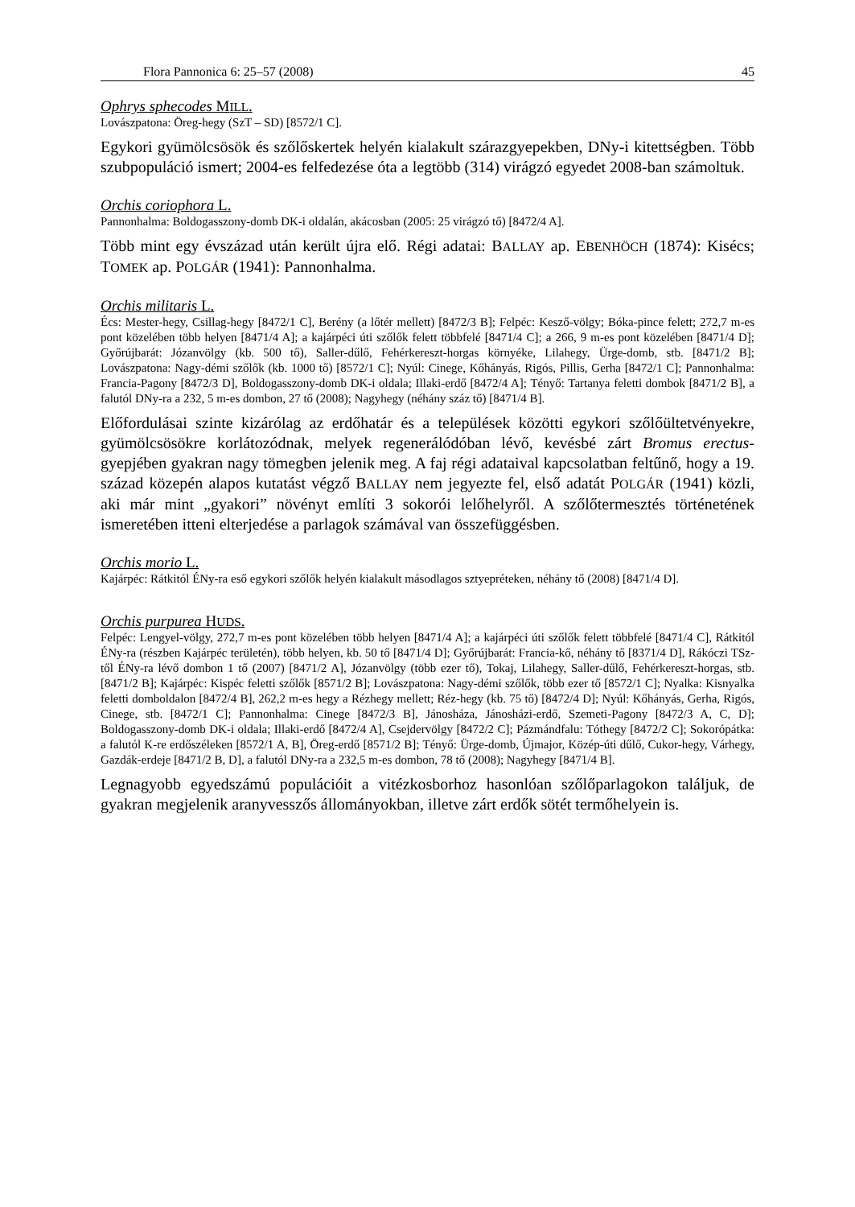Flora Pannonica 6: 25–57 (2008) 45
Ophrys sphecodes MILL.
Lovászpatona: Öreg-hegy (SzT – SD) [8572/1 C].
Egykori gyümölcsösök és szőlőskertek helyén kialakult szárazgyepekben, DNy-i kitett­ségben. Több szubpopuláció ismert; 2004-es felfedezése óta a legtöbb (314) virágzó egyedet 2008-ban számoltuk.
Orchis coriophora L.
Pannonhalma: Boldogasszony-domb DK-i oldalán, akácosban (2005: 25 virágzó tő) [8472/4 A].
Több mint egy évszázad után került újra elő. Régi adatai: BALLAY ap. EBENHÖCH (1874): Kisécs; TOMEK ap. POLGÁR (1941): Pannonhalma.
Orchis militaris L.
Écs: Mester-hegy, Csillag-hegy [8472/1 C], Berény (a lőtér mellett) [8472/3 B]; Felpéc: Kesző-völgy; Bóka-pince felett; 272,7 m-es pont közelében több helyen [8471/4 A]; a kajárpéci úti szőlők felett többfelé [8471/4 C]; a 266, 9 m-es pont közelében [8471/4 D]; Győrújbarát: Józanvölgy (kb. 500 tő), Saller-dűlő, Fehérkereszt-horgas környéke, Lilahegy, Ürge-domb, stb. [8471/2 B]; Lovászpatona: Nagy-démi szőlők (kb. 1000 tő) [8572/1 C]; Nyúl: Cinege, Kőhányás, Rigós, Pillis, Gerha [8472/1 C]; Pannonhalma: Francia-Pagony [8472/3 D], Boldogasszony-domb DK-i oldala; Illaki-erdő [8472/4 A]; Tényő: Tartanya feletti dombok [8471/2 B], a falutól DNy-ra a 232, 5 m-es dombon, 27 tő (2008); Nagyhegy (néhány száz tő) [8471/4 B].
Előfordulásai szinte kizárólag az erdőhatár és a települések közötti egykori szőlő­ültetvényekre, gyümölcsösökre korlátozódnak, melyek regenerálódóban lévő, kevésbé zárt Bromus erectus-gyepjében gyakran nagy tömegben jelenik meg. A faj régi adataival kapcsolatban feltűnő, hogy a 19. század közepén alapos kutatást végző BALLAY nem jegyezte fel, első adatát POLGÁR (1941) közli, aki már mint „gyakori” növényt említi 3 sokorói lelőhelyről. A szőlőtermesztés történetének ismeretében itteni elterjedése a parlagok számával van összefüggésben.
Orchis morio L.
Kajárpéc: Rátkitól ÉNy-ra eső egykori szőlők helyén kialakult másodlagos sztyepréteken, néhány tő (2008) [8471/4 D].
Orchis purpurea HUDS.
Felpéc: Lengyel-völgy, 272,7 m-es pont közelében több helyen [8471/4 A]; a kajárpéci úti szőlők felett többfelé [8471/4 C], Rátkitól ÉNy-ra (részben Kajárpéc területén), több helyen, kb. 50 tő [8471/4 D]; Győrújbarát: Francia-kő, néhány tő [8371/4 D], Rákóczi TSz-től ÉNy-ra lévő dombon 1 tő (2007) [8471/2 A], Józanvölgy (több ezer tő), Tokaj, Lilahegy, Saller-dűlő, Fehérkereszt-horgas, stb. [8471/2 B]; Kajárpéc: Kispéc feletti szőlők [8571/2 B]; Lovászpatona: Nagy-démi szőlők, több ezer tő [8572/1 C]; Nyalka: Kisnyalka feletti domboldalon [8472/4 B], 262,2 m-es hegy a Rézhegy mellett; Réz-hegy (kb. 75 tő) [8472/4 D]; Nyúl: Kőhányás, Gerha, Rigós, Cinege, stb. [8472/1 C]; Pannonhalma: Cinege [8472/3 B], Jánosháza, Jánosházi-erdő, Szemeti-Pagony [8472/3 A, C, D]; Boldogasszony-domb DK-i oldala; Illaki-erdő [8472/4 A], Csejdervölgy [8472/2 C]; Pázmándfalu: Tóthegy [8472/2 C]; Sokorópátka: a falutól K-re erdőszéleken [8572/1 A, B], Öreg-erdő [8571/2 B]; Tényő: Ürge-domb, Újmajor, Közép-úti dűlő, Cukor-hegy, Várhegy, Gazdák-erdeje [8471/2 B, D], a falutól DNy-ra a 232,5 m-es dombon, 78 tő (2008); Nagyhegy [8471/4 B].
Legnagyobb egyedszámú populációit a vitézkosborhoz hasonlóan szőlőparlagokon találjuk, de gyakran megjelenik aranyvesszős állományokban, illetve zárt erdők sötét termőhelyein is.